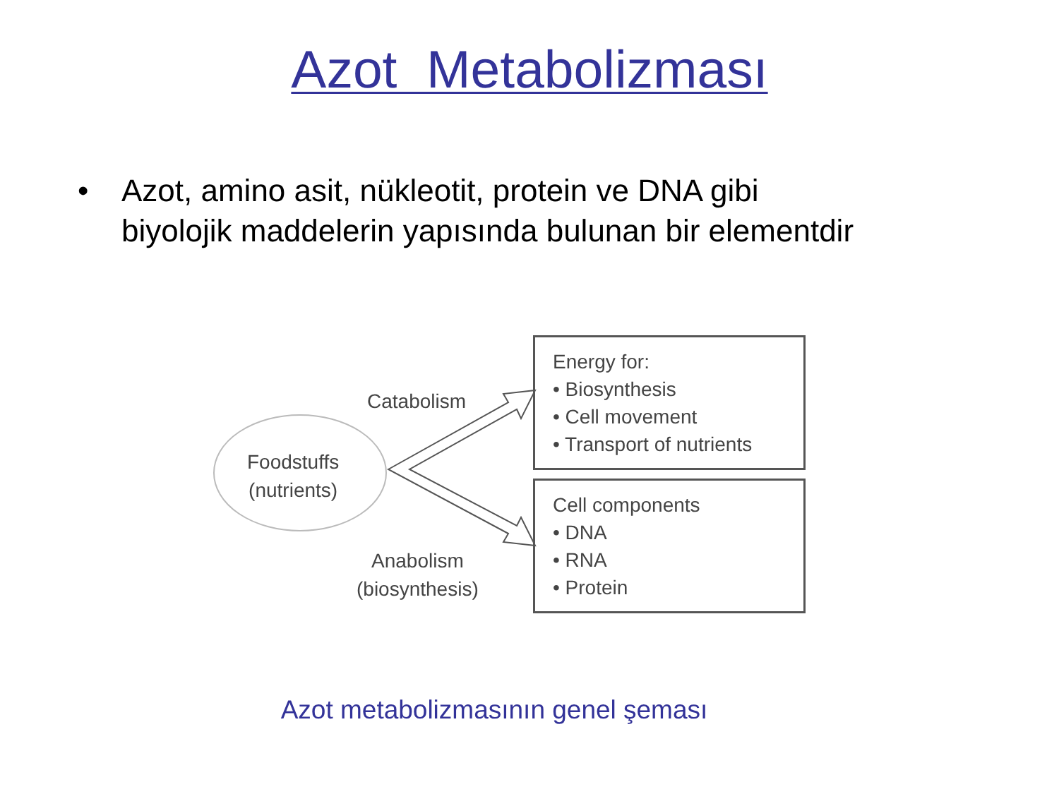Azot Metabolizması
• Azot, amino asit, nükleotit, protein ve DNA gibi
biyolojik maddelerin yapısında bulunan bir elementdir
Foodstuffs
(nutrients)
Catabolism
Anabolism
(biosynthesis)
Energy for:
• Biosynthesis
• Cell movement
• Transport of nutrients
Cell components
• DNA
• RNA
• Protein
Azot metabolizmasının genel şeması